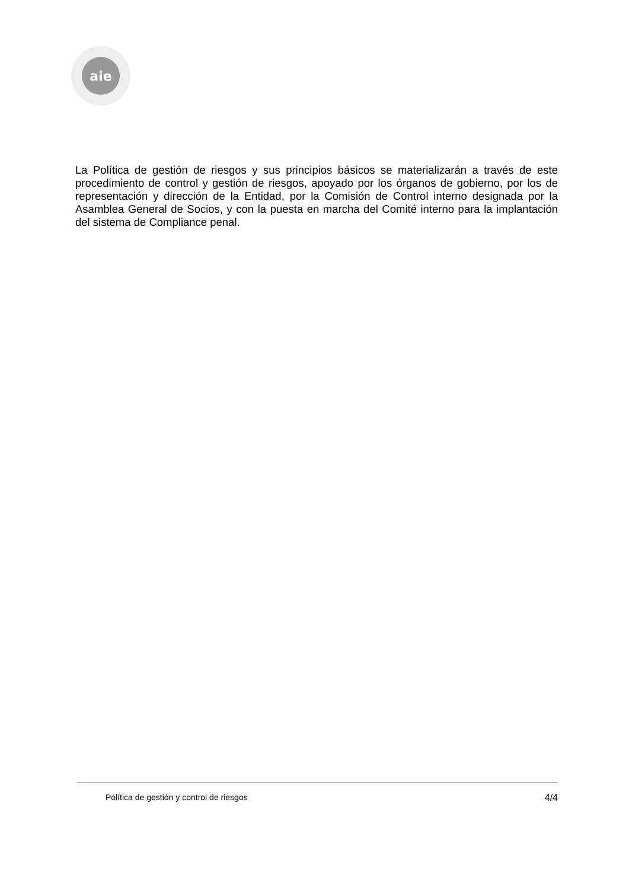aie
La Política de gestión de riesgos y sus principios básicos se materializarán a través de este procedimiento de control y gestión de riesgos, apoyado por los órganos de gobierno, por los de representación y dirección de la Entidad, por la Comisión de Control interno designada por la Asamblea General de Socios, y con la puesta en marcha del Comité interno para la implantación del sistema de Compliance penal.
Política de gestión y control de riesgos 4/4